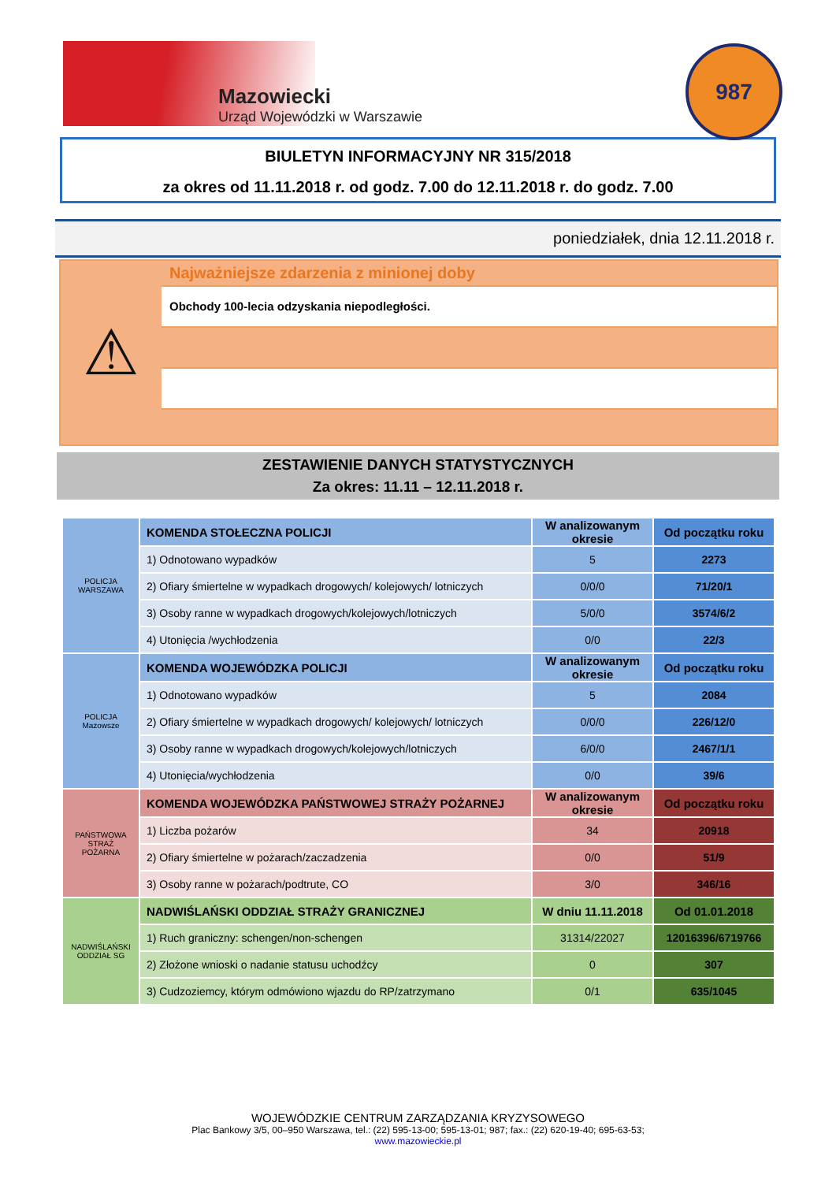Mazowiecki
Urząd Wojewódzki w Warszawie
987
BIULETYN INFORMACYJNY NR 315/2018
za okres od 11.11.2018 r. od godz. 7.00 do 12.11.2018 r. do godz. 7.00
poniedziałek, dnia 12.11.2018 r.
⚠
Najważniejsze zdarzenia z minionej doby
Obchody 100-lecia odzyskania niepodległości.
ZESTAWIENIE DANYCH STATYSTYCZNYCH
Za okres: 11.11 – 12.11.2018 r.
| POLICJA WARSZAWA | KOMENDA STOŁECZNA POLICJI | W analizowanym okresie | Od początku roku |
| | 1) Odnotowano wypadków | 5 | 2273 |
| | 2) Ofiary śmiertelne w wypadkach drogowych/ kolejowych/ lotniczych | 0/0/0 | 71/20/1 |
| | 3) Osoby ranne w wypadkach drogowych/kolejowych/lotniczych | 5/0/0 | 3574/6/2 |
| | 4) Utonięcia /wychłodzenia | 0/0 | 22/3 |
| POLICJA Mazowsze | KOMENDA WOJEWÓDZKA POLICJI | W analizowanym okresie | Od początku roku |
| | 1) Odnotowano wypadków | 5 | 2084 |
| | 2) Ofiary śmiertelne w wypadkach drogowych/ kolejowych/ lotniczych | 0/0/0 | 226/12/0 |
| | 3) Osoby ranne w wypadkach drogowych/kolejowych/lotniczych | 6/0/0 | 2467/1/1 |
| | 4) Utonięcia/wychłodzenia | 0/0 | 39/6 |
| PAŃSTWOWA STRAŻ POŻARNA | KOMENDA WOJEWÓDZKA PAŃSTWOWEJ STRAŻY POŻARNEJ | W analizowanym okresie | Od początku roku |
| | 1) Liczba pożarów | 34 | 20918 |
| | 2) Ofiary śmiertelne w pożarach/zaczadzenia | 0/0 | 51/9 |
| | 3) Osoby ranne w pożarach/podtrute, CO | 3/0 | 346/16 |
| NADWIŚLAŃSKI ODDZIAŁ SG | NADWIŚLAŃSKI ODDZIAŁ STRAŻY GRANICZNEJ | W dniu 11.11.2018 | Od 01.01.2018 |
| | 1) Ruch graniczny: schengen/non-schengen | 31314/22027 | 12016396/6719766 |
| | 2) Złożone wnioski o nadanie statusu uchodźcy | 0 | 307 |
| | 3) Cudzoziemcy, którym odmówiono wjazdu do RP/zatrzymano | 0/1 | 635/1045 |
WOJEWÓDZKIE CENTRUM ZARZĄDZANIA KRYZYSOWEGO
Plac Bankowy 3/5, 00–950 Warszawa, tel.: (22) 595-13-00; 595-13-01; 987; fax.: (22) 620-19-40; 695-63-53;
www.mazowieckie.pl